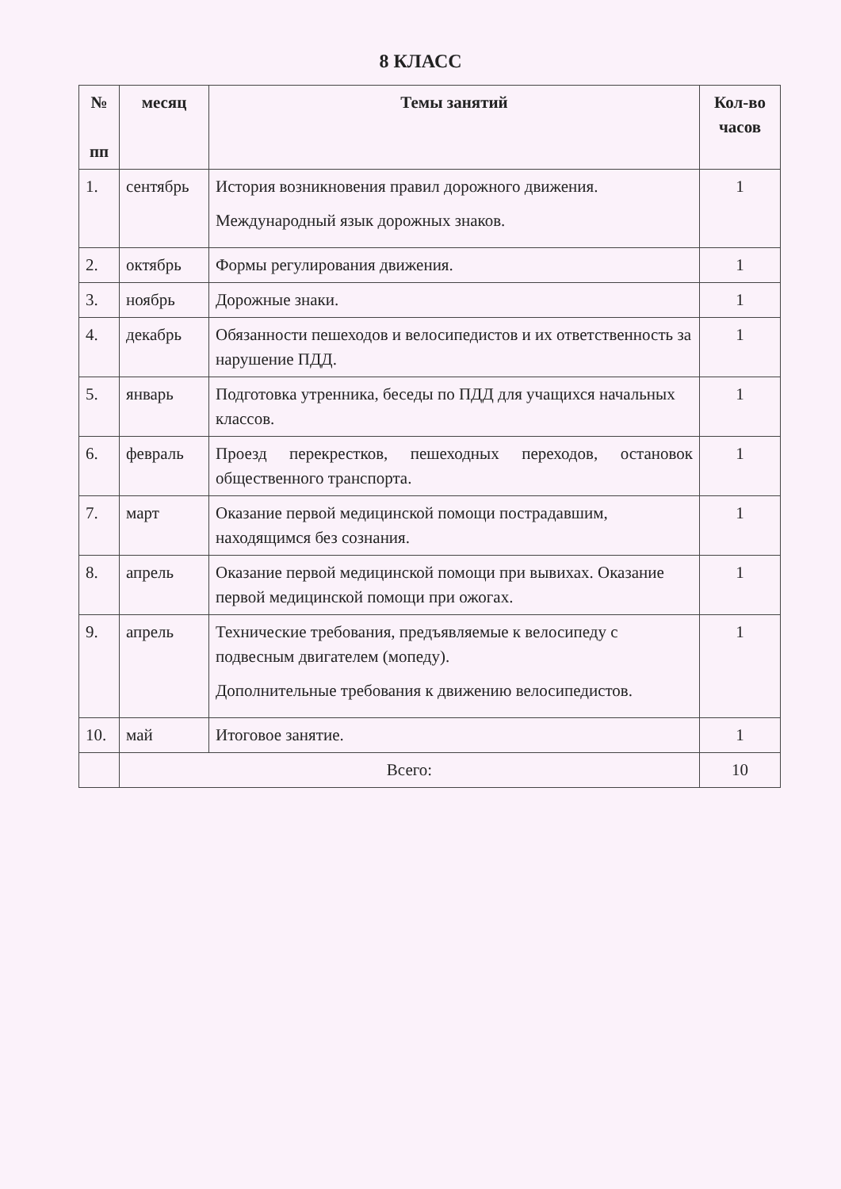8 КЛАСС
| № пп | месяц | Темы занятий | Кол-во часов |
| --- | --- | --- | --- |
| 1. | сентябрь | История возникновения правил дорожного движения. Международный язык дорожных знаков. | 1 |
| 2. | октябрь | Формы регулирования движения. | 1 |
| 3. | ноябрь | Дорожные знаки. | 1 |
| 4. | декабрь | Обязанности пешеходов и велосипедистов и их ответственность за нарушение ПДД. | 1 |
| 5. | январь | Подготовка утренника, беседы по ПДД для учащихся начальных классов. | 1 |
| 6. | февраль | Проезд перекрестков, пешеходных переходов, остановок общественного транспорта. | 1 |
| 7. | март | Оказание первой медицинской помощи пострадавшим, находящимся без сознания. | 1 |
| 8. | апрель | Оказание первой медицинской помощи при вывихах. Оказание первой медицинской помощи при ожогах. | 1 |
| 9. | апрель | Технические требования, предъявляемые к велосипеду с подвесным двигателем (мопеду). Дополнительные требования к движению велосипедистов. | 1 |
| 10. | май | Итоговое занятие. | 1 |
| | Всего: | | 10 |